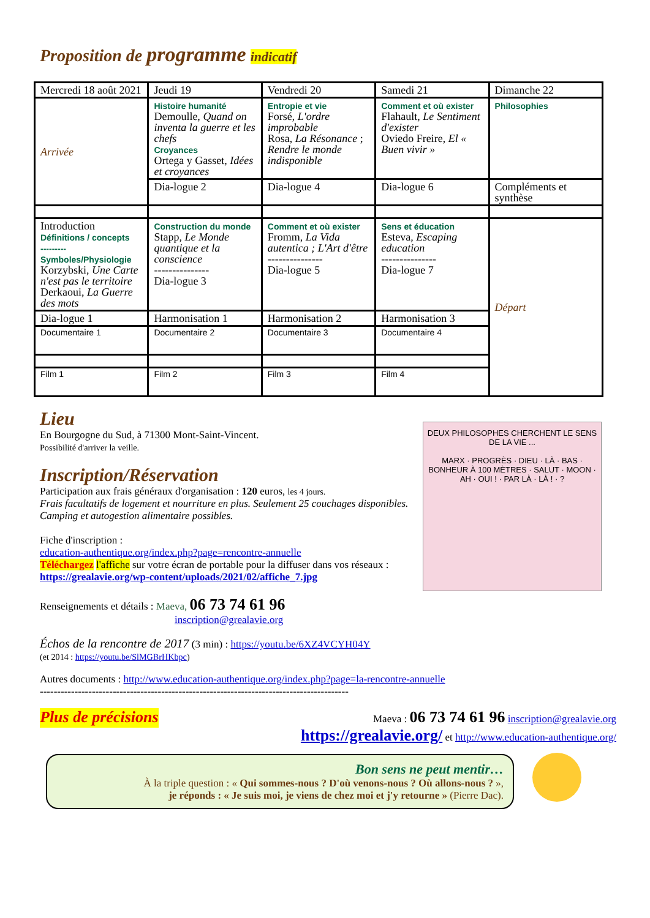Proposition de programme indicatif
| Mercredi 18 août 2021 | Jeudi 19 | Vendredi 20 | Samedi 21 | Dimanche 22 |
| Arrivée | Histoire humanité Demoulle, Quand on inventa la guerre et les chefs Croyances Ortega y Gasset, Idées et croyances | Entropie et vie Forsé, L'ordre improbable Rosa, La Résonance ; Rendre le monde indisponible | Comment et où exister Flahault, Le Sentiment d'exister Oviedo Freire, El « Buen vivir » | Philosophies |
| | Dia-logue 2 | Dia-logue 4 | Dia-logue 6 | Compléments et synthèse |
| Introduction Définitions / concepts --------- Symboles/Physiologie Korzybski, Une Carte n'est pas le territoire Derkaoui, La Guerre des mots | | | | Départ |
| | Construction du monde Stapp, Le Monde quantique et la conscience --------------- Dia-logue 3 | Comment et où exister Fromm, La Vida autentica ; L'Art d'être --------------- Dia-logue 5 | Sens et éducation Esteva, Escaping education --------------- Dia-logue 7 | |
| Dia-logue 1 | Harmonisation 1 | Harmonisation 2 | Harmonisation 3 | |
| Documentaire 1 | Documentaire 2 | Documentaire 3 | Documentaire 4 | |
| Film 1 | Film 2 | Film 3 | Film 4 | |
Lieu
En Bourgogne du Sud, à 71300 Mont-Saint-Vincent.
Possibilité d'arriver la veille.
Inscription/Réservation
Participation aux frais généraux d'organisation : 120 euros, les 4 jours.
Frais facultatifs de logement et nourriture en plus. Seulement 25 couchages disponibles. Camping et autogestion alimentaire possibles.
Fiche d'inscription :
education-authentique.org/index.php?page=rencontre-annuelle
Téléchargez l'affiche sur votre écran de portable pour la diffuser dans vos réseaux : https://grealavie.org/wp-content/uploads/2021/02/affiche_7.jpg
Renseignements et détails : Maeva, 06 73 74 61 96
inscription@grealavie.org
DEUX PHILOSOPHES CHERCHENT LE SENS DE LA VIE ...
MARX · PROGRÈS · DIEU · LÀ · BAS · BONHEUR À 100 MÈTRES · SALUT · MOON · AH · OUI ! · PAR LÀ · LÀ ! · ?
Échos de la rencontre de 2017 (3 min) : https://youtu.be/6XZ4VCYH04Y
(et 2014 : https://youtu.be/SlMGBrHKbpc)
Autres documents : http://www.education-authentique.org/index.php?page=la-rencontre-annuelle
-----------------------------------------------------------------------------------------
Plus de précisions
Maeva : 06 73 74 61 96 inscription@grealavie.org
https://grealavie.org/ et http://www.education-authentique.org/
Bon sens ne peut mentir…
À la triple question : « Qui sommes-nous ? D'où venons-nous ? Où allons-nous ? »,
je réponds : « Je suis moi, je viens de chez moi et j'y retourne » (Pierre Dac).